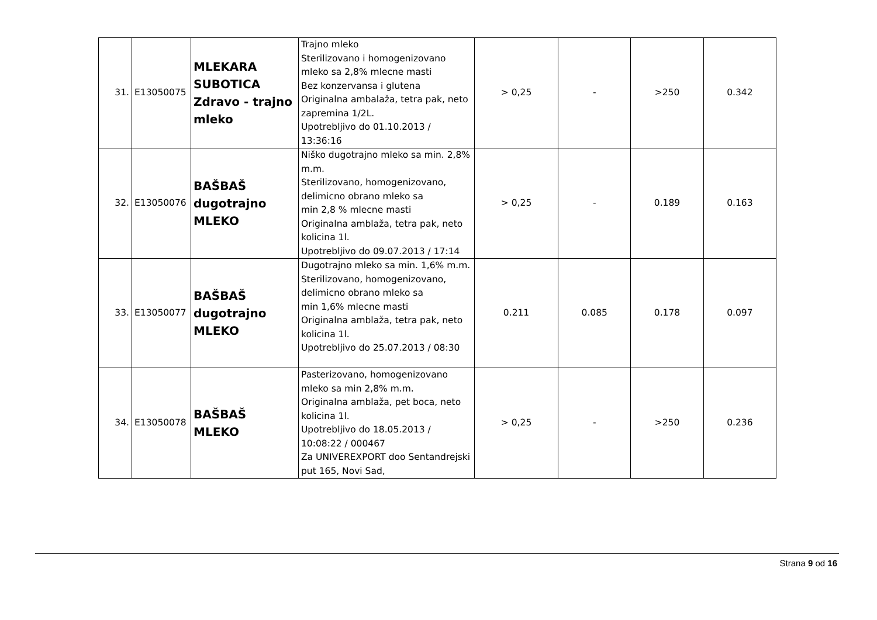| 31. | E13050075 | MLEKARA SUBOTICA Zdravo - trajno mleko | Trajno mleko Sterilizovano i homogenizovano mleko sa 2,8% mlecne masti Bez konzervansa i glutena Originalna ambalaža, tetra pak, neto zapremina 1/2L. Upotrebljivo do 01.10.2013 / 13:36:16 | > 0,25 | - | >250 | 0.342 |
| 32. | E13050076 | BAŠBAŠ dugotrajno MLEKO | Niško dugotrajno mleko sa min. 2,8% m.m. Sterilizovano, homogenizovano, delimicno obrano mleko sa min 2,8 % mlecne masti Originalna amblaža, tetra pak, neto kolicina 1l. Upotrebljivo do 09.07.2013 / 17:14 | > 0,25 | - | 0.189 | 0.163 |
| 33. | E13050077 | BAŠBAŠ dugotrajno MLEKO | Dugotrajno mleko sa min. 1,6% m.m. Sterilizovano, homogenizovano, delimicno obrano mleko sa min 1,6% mlecne masti Originalna amblaža, tetra pak, neto kolicina 1l. Upotrebljivo do 25.07.2013 / 08:30 | 0.211 | 0.085 | 0.178 | 0.097 |
| 34. | E13050078 | BAŠBAŠ MLEKO | Pasterizovano, homogenizovano mleko sa min 2,8% m.m. Originalna amblaža, pet boca, neto kolicina 1l. Upotrebljivo do 18.05.2013 / 10:08:22 / 000467 Za UNIVEREXPORT doo Sentandrejski put 165, Novi Sad, | > 0,25 | - | >250 | 0.236 |
Strana 9 od 16